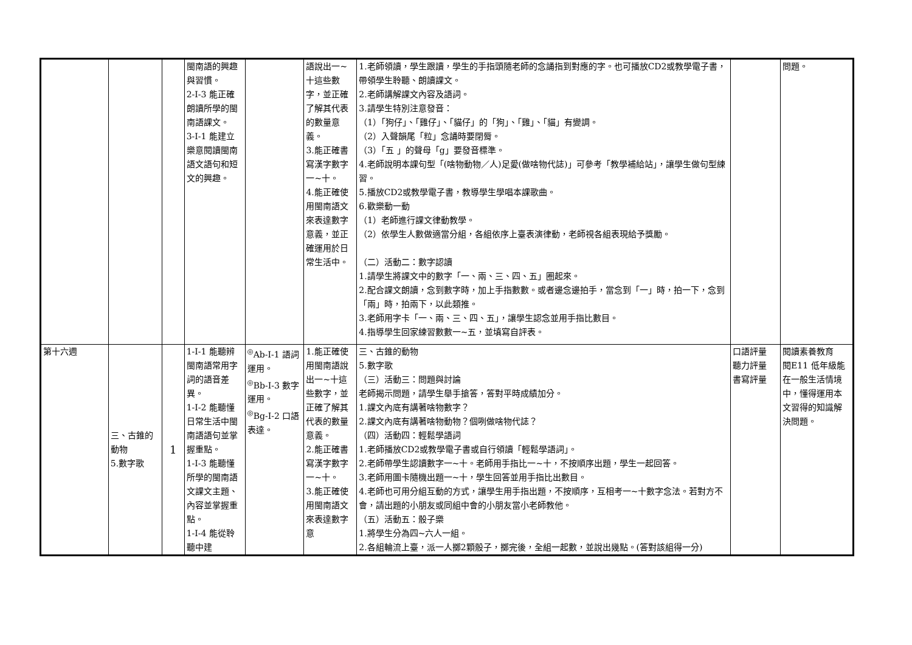| | | | 閩南語的興趣與習慣。 2-Ⅰ-3 能正確朗讀所學的閩南語課文。 3-Ⅰ-1 能建立樂意閱讀閩南語文語句和短文的興趣。 | | 語說出一~十這些數字，並正確了解其代表的數量意義。 3.能正確書寫漢字數字一~十。 4.能正確使用閩南語文來表達數字意義，並正確運用於日常生活中。 | 1.老師領讀，學生跟讀，學生的手指頭隨老師的念誦指到對應的字。也可播放CD2或教學電子書，帶領學生聆聽、朗讀課文。 2.老師講解課文內容及語詞。 3.請學生特別注意發音： （1）「狗仔」、「雞仔」、「貓仔」的「狗」、「雞」、「貓」有變調。 （2）入聲韻尾「粒」念誦時要閉脣。 （3）「五 」的聲母「g」要發音標準。 4.老師說明本課句型「(啥物動物／人)足愛(做啥物代誌)」可參考「教學補給站」，讓學生做句型練習。 5.播放CD2或教學電子書，教導學生學唱本課歌曲。 6.歡樂動一動 （1）老師進行課文律動教學。 （2）依學生人數做適當分組，各組依序上臺表演律動，老師視各組表現給予獎勵。 （二）活動二：數字認讀 1.請學生將課文中的數字「一、兩、三、四、五」圈起來。 2.配合課文朗讀，念到數字時，加上手指數數。或者邊念邊拍手，當念到「一」時，拍一下，念到「兩」時，拍兩下，以此類推。 3.老師用字卡「一、兩、三、四、五」，讓學生認念並用手指比數目。 4.指導學生回家練習數數一~五，並填寫自評表。 | | 問題。 |
| 第十六週 | 三、古錐的動物 5.數字歌 | 1 | 1-Ⅰ-1 能聽辨閩南語常用字詞的語音差異。 1-Ⅰ-2 能聽懂日常生活中閩南語語句並掌握重點。 1-Ⅰ-3 能聽懂所學的閩南語文課文主題、內容並掌握重點。 1-Ⅰ-4 能從聆聽中建 | <sup>◎</sup>Ab-Ⅰ-1 語詞運用。 <sup>◎</sup>Bb-Ⅰ-3 數字運用。 <sup>◎</sup>Bg-Ⅰ-2 口語表達。 | 1.能正確使用閩南語說出一~十這些數字，並正確了解其代表的數量意義。 2.能正確書寫漢字數字一~十。 3.能正確使用閩南語文來表達數字意 | 三、古錐的動物 5.數字歌 （三）活動三：問題與討論 老師揭示問題，請學生舉手搶答，答對平時成績加分。 1.課文內底有講著啥物數字？ 2.課文內底有講著啥物動物？個咧做啥物代誌？ （四）活動四：輕鬆學語詞 1.老師播放CD2或教學電子書或自行領讀「輕鬆學語詞」。 2.老師帶學生認讀數字一~十。老師用手指比一~十，不按順序出題，學生一起回答。 3.老師用圖卡隨機出題一~十，學生回答並用手指比出數目。 4.老師也可用分組互動的方式，讓學生用手指出題，不按順序，互相考一~十數字念法。若對方不會，請出題的小朋友或同組中會的小朋友當小老師教他。 （五）活動五：骰子樂 1.將學生分為四~六人一組。 2.各組輪流上臺，派一人擲2顆骰子，擲完後，全組一起數，並說出幾點。(答對該組得一分) | 口語評量 聽力評量 書寫評量 | 閱讀素養教育 閱E11 低年級能在一般生活情境中，懂得運用本文習得的知識解決問題。 |